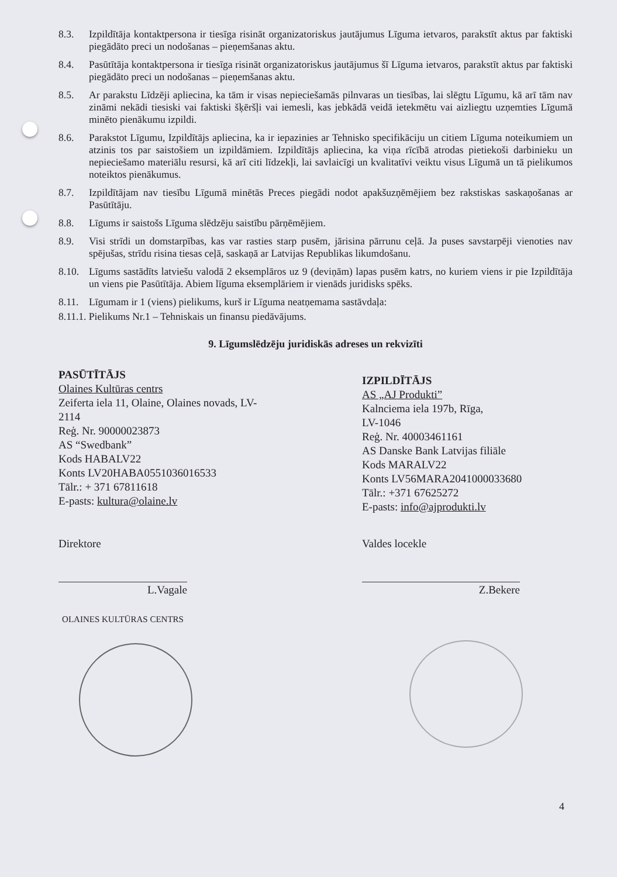8.3. Izpildītāja kontaktpersona ir tiesīga risināt organizatoriskus jautājumus Līguma ietvaros, parakstīt aktus par faktiski piegādāto preci un nodošanas – pieņemšanas aktu.
8.4. Pasūtītāja kontaktpersona ir tiesīga risināt organizatoriskus jautājumus šī Līguma ietvaros, parakstīt aktus par faktiski piegādāto preci un nodošanas – pieņemšanas aktu.
8.5. Ar parakstu Līdzēji apliecina, ka tām ir visas nepieciešamās pilnvaras un tiesības, lai slēgtu Līgumu, kā arī tām nav zināmi nekādi tiesiski vai faktiski šķēršļi vai iemesli, kas jebkādā veidā ietekmētu vai aizliegtu uzņemties Līgumā minēto pienākumu izpildi.
8.6. Parakstot Līgumu, Izpildītājs apliecina, ka ir iepazinies ar Tehnisko specifikāciju un citiem Līguma noteikumiem un atzinis tos par saistošiem un izpildāmiem. Izpildītājs apliecina, ka viņa rīcībā atrodas pietiekoši darbinieku un nepieciešamo materiālu resursi, kā arī citi līdzekļi, lai savlaicīgi un kvalitatīvi veiktu visus Līgumā un tā pielikumos noteiktos pienākumus.
8.7. Izpildītājam nav tiesību Līgumā minētās Preces piegādi nodot apakšuzņēmējiem bez rakstiskas saskaņošanas ar Pasūtītāju.
8.8. Līgums ir saistošs Līguma slēdzēju saistību pārņēmējiem.
8.9. Visi strīdi un domstarpības, kas var rasties starp pusēm, jārisina pārrunu ceļā. Ja puses savstarpēji vienoties nav spējušas, strīdu risina tiesas ceļā, saskaņā ar Latvijas Republikas likumdošanu.
8.10. Līgums sastādīts latviešu valodā 2 eksemplāros uz 9 (deviņām) lapas pusēm katrs, no kuriem viens ir pie Izpildītāja un viens pie Pasūtītāja. Abiem līguma eksemplāriem ir vienāds juridisks spēks.
8.11. Līgumam ir 1 (viens) pielikums, kurš ir Līguma neatņemama sastāvdaļa:
8.11.1. Pielikums Nr.1 – Tehniskais un finansu piedāvājums.
9. Līgumslēdzēju juridiskās adreses un rekvizīti
PASŪTĪTĀJS
Olaines Kultūras centrs
Zeiferta iela 11, Olaine, Olaines novads, LV-2114
Reģ. Nr. 90000023873
AS “Swedbank”
Kods HABALV22
Konts LV20HABA0551036016533
Tālr.: + 371 67811618
E-pasts: kultura@olaine.lv
IZPILDĪTĀJS
AS „AJ Produkti”
Kalnciema iela 197b, Rīga,
LV-1046
Reģ. Nr. 40003461161
AS Danske Bank Latvijas filiāle
Kods MARALV22
Konts LV56MARA2041000033680
Tālr.: +371 67625272
E-pasts: info@ajprodukti.lv
Direktore
L.Vagale
OLAINES KULTŪRAS CENTRS
Valdes locekle
Z.Bekere
4